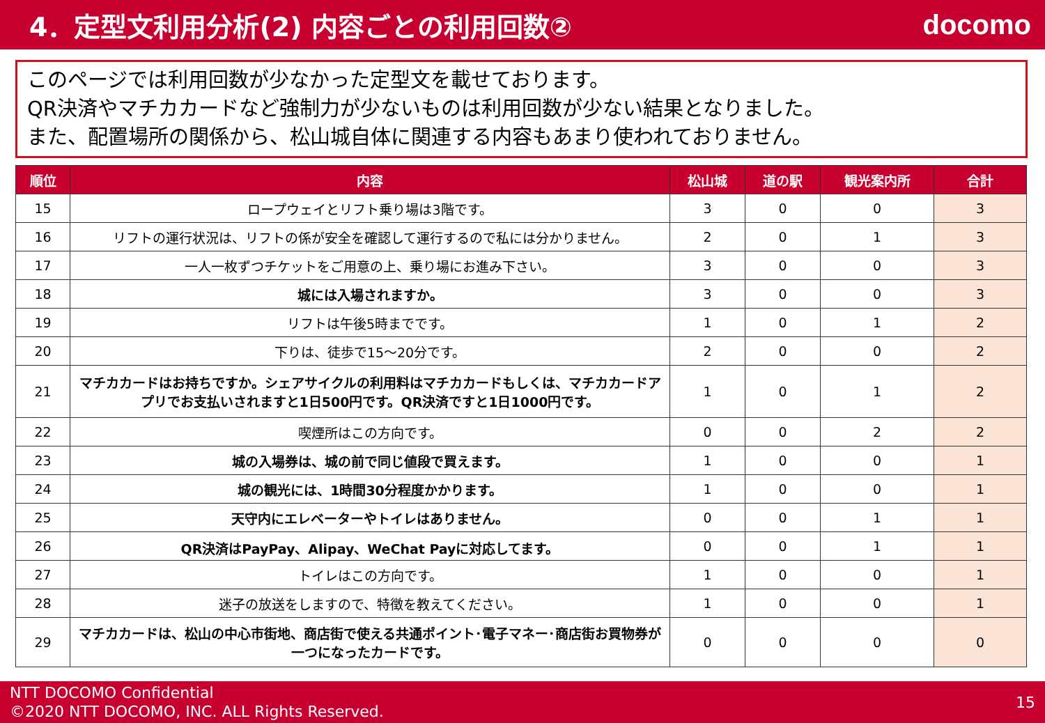4．定型文利用分析(2) 内容ごとの利用回数②
docomo
このページでは利用回数が少なかった定型文を載せております。
QR決済やマチカカードなど強制力が少ないものは利用回数が少ない結果となりました。
また、配置場所の関係から、松山城自体に関連する内容もあまり使われておりません。
| 順位 | 内容 | 松山城 | 道の駅 | 観光案内所 | 合計 |
| --- | --- | --- | --- | --- | --- |
| 15 | ロープウェイとリフト乗り場は3階です。 | 3 | 0 | 0 | 3 |
| 16 | リフトの運行状況は、リフトの係が安全を確認して運行するので私には分かりません。 | 2 | 0 | 1 | 3 |
| 17 | 一人一枚ずつチケットをご用意の上、乗り場にお進み下さい。 | 3 | 0 | 0 | 3 |
| 18 | 城には入場されますか。 | 3 | 0 | 0 | 3 |
| 19 | リフトは午後5時までです。 | 1 | 0 | 1 | 2 |
| 20 | 下りは、徒歩で15～20分です。 | 2 | 0 | 0 | 2 |
| 21 | マチカカードはお持ちですか。シェアサイクルの利用料はマチカカードもしくは、マチカカードアプリでお支払いされますと1日500円です。QR決済ですと1日1000円です。 | 1 | 0 | 1 | 2 |
| 22 | 喫煙所はこの方向です。 | 0 | 0 | 2 | 2 |
| 23 | 城の入場券は、城の前で同じ値段で買えます。 | 1 | 0 | 0 | 1 |
| 24 | 城の観光には、1時間30分程度かかります。 | 1 | 0 | 0 | 1 |
| 25 | 天守内にエレベーターやトイレはありません。 | 0 | 0 | 1 | 1 |
| 26 | QR決済はPayPay、Alipay、WeChat Payに対応してます。 | 0 | 0 | 1 | 1 |
| 27 | トイレはこの方向です。 | 1 | 0 | 0 | 1 |
| 28 | 迷子の放送をしますので、特徴を教えてください。 | 1 | 0 | 0 | 1 |
| 29 | マチカカードは、松山の中心市街地、商店街で使える共通ポイント･電子マネー･商店街お買物券が一つになったカードです。 | 0 | 0 | 0 | 0 |
NTT DOCOMO Confidential
©2020 NTT DOCOMO, INC. ALL Rights Reserved.
15